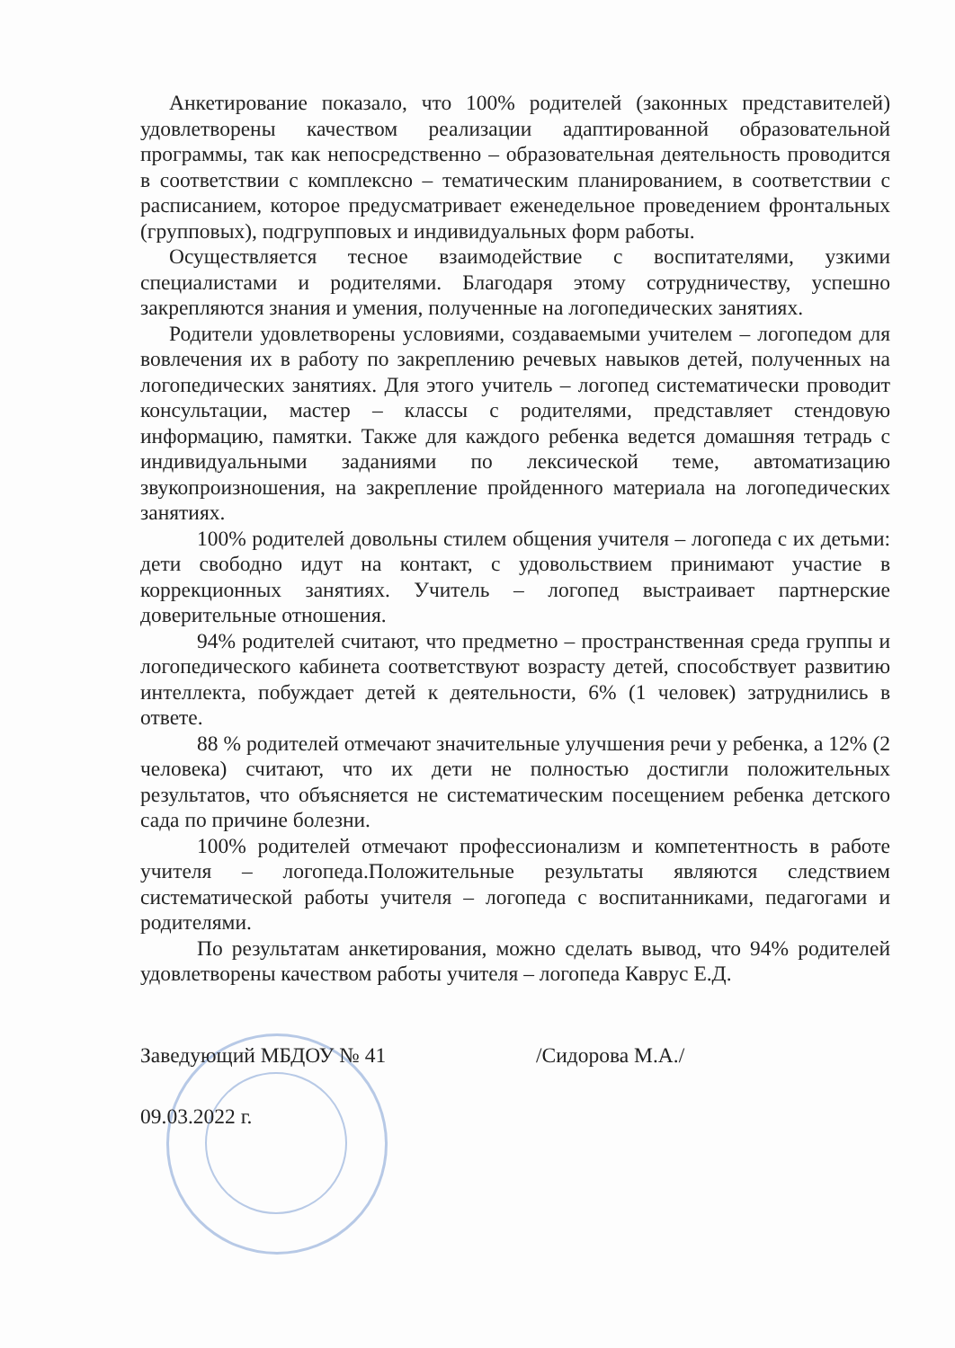Анкетирование показало, что 100% родителей (законных представителей) удовлетворены качеством реализации адаптированной образовательной программы, так как непосредственно – образовательная деятельность проводится в соответствии с комплексно – тематическим планированием, в соответствии с расписанием, которое предусматривает еженедельное проведением фронтальных (групповых), подгрупповых и индивидуальных форм работы.
Осуществляется тесное взаимодействие с воспитателями, узкими специалистами и родителями. Благодаря этому сотрудничеству, успешно закрепляются знания и умения, полученные на логопедических занятиях.
Родители удовлетворены условиями, создаваемыми учителем – логопедом для вовлечения их в работу по закреплению речевых навыков детей, полученных на логопедических занятиях. Для этого учитель – логопед систематически проводит консультации, мастер – классы с родителями, представляет стендовую информацию, памятки. Также для каждого ребенка ведется домашняя тетрадь с индивидуальными заданиями по лексической теме, автоматизацию звукопроизношения, на закрепление пройденного материала на логопедических занятиях.
100% родителей довольны стилем общения учителя – логопеда с их детьми: дети свободно идут на контакт, с удовольствием принимают участие в коррекционных занятиях. Учитель – логопед выстраивает партнерские доверительные отношения.
94% родителей считают, что предметно – пространственная среда группы и логопедического кабинета соответствуют возрасту детей, способствует развитию интеллекта, побуждает детей к деятельности, 6% (1 человек) затруднились в ответе.
88 % родителей отмечают значительные улучшения речи у ребенка, а 12% (2 человека) считают, что их дети не полностью достигли положительных результатов, что объясняется не систематическим посещением ребенка детского сада по причине болезни.
100% родителей отмечают профессионализм и компетентность в работе учителя – логопеда.Положительные результаты являются следствием систематической работы учителя – логопеда с воспитанниками, педагогами и родителями.
По результатам анкетирования, можно сделать вывод, что 94% родителей удовлетворены качеством работы учителя – логопеда Каврус Е.Д.
Заведующий МБДОУ № 41 /Сидорова М.А./
09.03.2022 г.